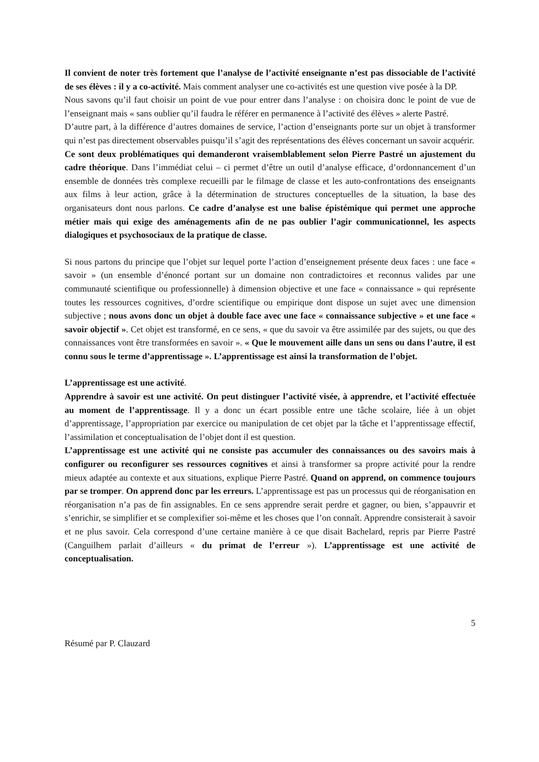Il convient de noter très fortement que l’analyse de l’activité enseignante n’est pas dissociable de l’activité de ses élèves : il y a co-activité. Mais comment analyser une co-activités est une question vive posée à la DP.
Nous savons qu’il faut choisir un point de vue pour entrer dans l’analyse : on choisira donc le point de vue de l’enseignant mais « sans oublier qu’il faudra le référer en permanence à l’activité des élèves » alerte Pastré.
D’autre part, à la différence d’autres domaines de service, l’action d’enseignants porte sur un objet à transformer qui n’est pas directement observables puisqu’il s’agit des représentations des élèves concernant un savoir acquérir.
Ce sont deux problématiques qui demanderont vraisemblablement selon Pierre Pastré un ajustement du cadre théorique. Dans l’immédiat celui – ci permet d’être un outil d’analyse efficace, d’ordonnancement d’un ensemble de données très complexe recueilli par le filmage de classe et les auto-confrontations des enseignants aux films à leur action, grâce à la détermination de structures conceptuelles de la situation, la base des organisateurs dont nous parlons. Ce cadre d’analyse est une balise épistémique qui permet une approche métier mais qui exige des aménagements afin de ne pas oublier l’agir communicationnel, les aspects dialogiques et psychosociaux de la pratique de classe.
Si nous partons du principe que l’objet sur lequel porte l’action d’enseignement présente deux faces : une face « savoir » (un ensemble d’énoncé portant sur un domaine non contradictoires et reconnus valides par une communauté scientifique ou professionnelle) à dimension objective et une face « connaissance » qui représente toutes les ressources cognitives, d’ordre scientifique ou empirique dont dispose un sujet avec une dimension subjective ; nous avons donc un objet à double face avec une face « connaissance subjective » et une face « savoir objectif ». Cet objet est transformé, en ce sens, « que du savoir va être assimilée par des sujets, ou que des connaissances vont être transformées en savoir ». « Que le mouvement aille dans un sens ou dans l’autre, il est connu sous le terme d’apprentissage ». L’apprentissage est ainsi la transformation de l’objet.
L’apprentissage est une activité.
Apprendre à savoir est une activité. On peut distinguer l’activité visée, à apprendre, et l’activité effectuée au moment de l’apprentissage. Il y a donc un écart possible entre une tâche scolaire, liée à un objet d’apprentissage, l’appropriation par exercice ou manipulation de cet objet par la tâche et l’apprentissage effectif, l’assimilation et conceptualisation de l’objet dont il est question.
L’apprentissage est une activité qui ne consiste pas accumuler des connaissances ou des savoirs mais à configurer ou reconfigurer ses ressources cognitives et ainsi à transformer sa propre activité pour la rendre mieux adaptée au contexte et aux situations, explique Pierre Pastré. Quand on apprend, on commence toujours par se tromper. On apprend donc par les erreurs. L’apprentissage est pas un processus qui de réorganisation en réorganisation n’a pas de fin assignables. En ce sens apprendre serait perdre et gagner, ou bien, s’appauvrir et s’enrichir, se simplifier et se complexifier soi-même et les choses que l’on connaît. Apprendre consisterait à savoir et ne plus savoir. Cela correspond d’une certaine manière à ce que disait Bachelard, repris par Pierre Pastré (Canguilhem parlait d’ailleurs « du primat de l’erreur »). L’apprentissage est une activité de conceptualisation.
5
Résumé par P. Clauzard